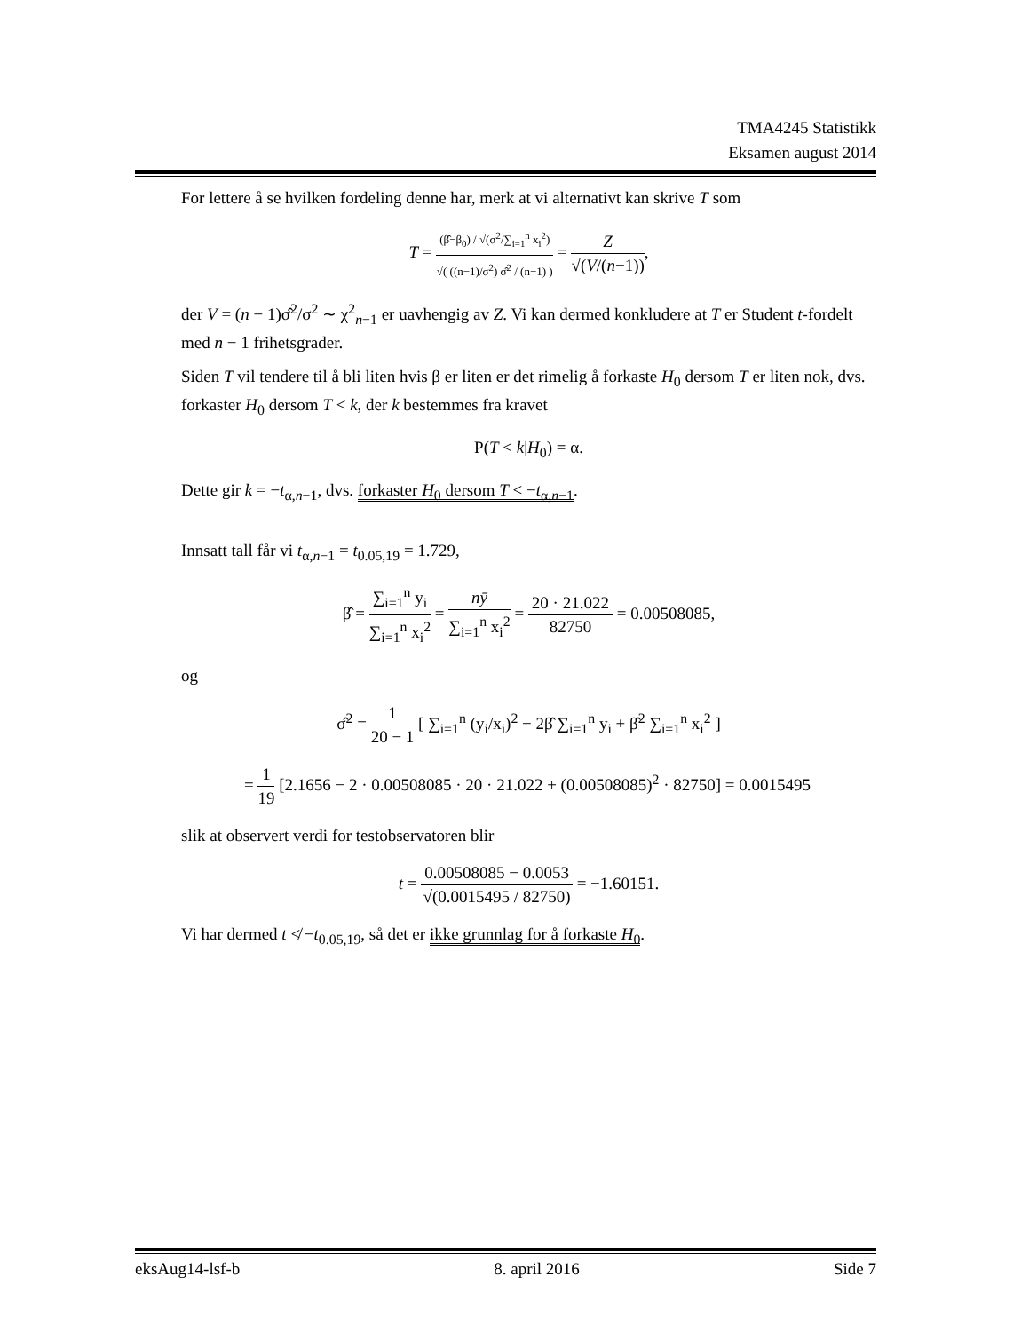TMA4245 Statistikk
Eksamen august 2014
For lettere å se hvilken fordeling denne har, merk at vi alternativt kan skrive T som
T = (β̂−β<sub>0</sub>) / √(σ<sup>2</sup>/∑<sub>i=1</sub><sup>n</sup> x<sub>i</sub><sup>2</sup>) √( ((n−1)/σ<sup>2</sup>) σ̂<sup>2</sup> / (n−1) ) = Z √(V/(n−1)),
der V = (n − 1)σ̂<sup>2</sup>/σ<sup>2</sup> ∼ χ<sup>2</sup><sub>n−1</sub> er uavhengig av Z. Vi kan dermed konkludere at T er Student t-fordelt med n − 1 frihetsgrader.
Siden T vil tendere til å bli liten hvis β er liten er det rimelig å forkaste H<sub>0</sub> dersom T er liten nok, dvs. forkaster H<sub>0</sub> dersom T < k, der k bestemmes fra kravet
P(T < k|H<sub>0</sub>) = α.
Dette gir k = −t<sub>α,n−1</sub>, dvs. forkaster H<sub>0</sub> dersom T < −t<sub>α,n−1</sub>.
Innsatt tall får vi t<sub>α,n−1</sub> = t<sub>0.05,19</sub> = 1.729,
β̂ = ∑<sub>i=1</sub><sup>n</sup> y<sub>i</sub> ∑<sub>i=1</sub><sup>n</sup> x<sub>i</sub><sup>2</sup> = nȳ ∑<sub>i=1</sub><sup>n</sup> x<sub>i</sub><sup>2</sup> = 20 · 21.022 82750 = 0.00508085,
og
σ̂<sup>2</sup> = 1 20 − 1 [ ∑<sub>i=1</sub><sup>n</sup> (y<sub>i</sub>/x<sub>i</sub>)<sup>2</sup> − 2β̂ ∑<sub>i=1</sub><sup>n</sup> y<sub>i</sub> + β̂<sup>2</sup> ∑<sub>i=1</sub><sup>n</sup> x<sub>i</sub><sup>2</sup> ]
= 1 19 [2.1656 − 2 · 0.00508085 · 20 · 21.022 + (0.00508085)<sup>2</sup> · 82750] = 0.0015495
slik at observert verdi for testobservatoren blir
t = 0.00508085 − 0.0053 √(0.0015495 / 82750) = −1.60151.
Vi har dermed t ≮ −t<sub>0.05,19</sub>, så det er ikke grunnlag for å forkaste H<sub>0</sub>.
eksAug14-lsf-b 8. april 2016 Side 7